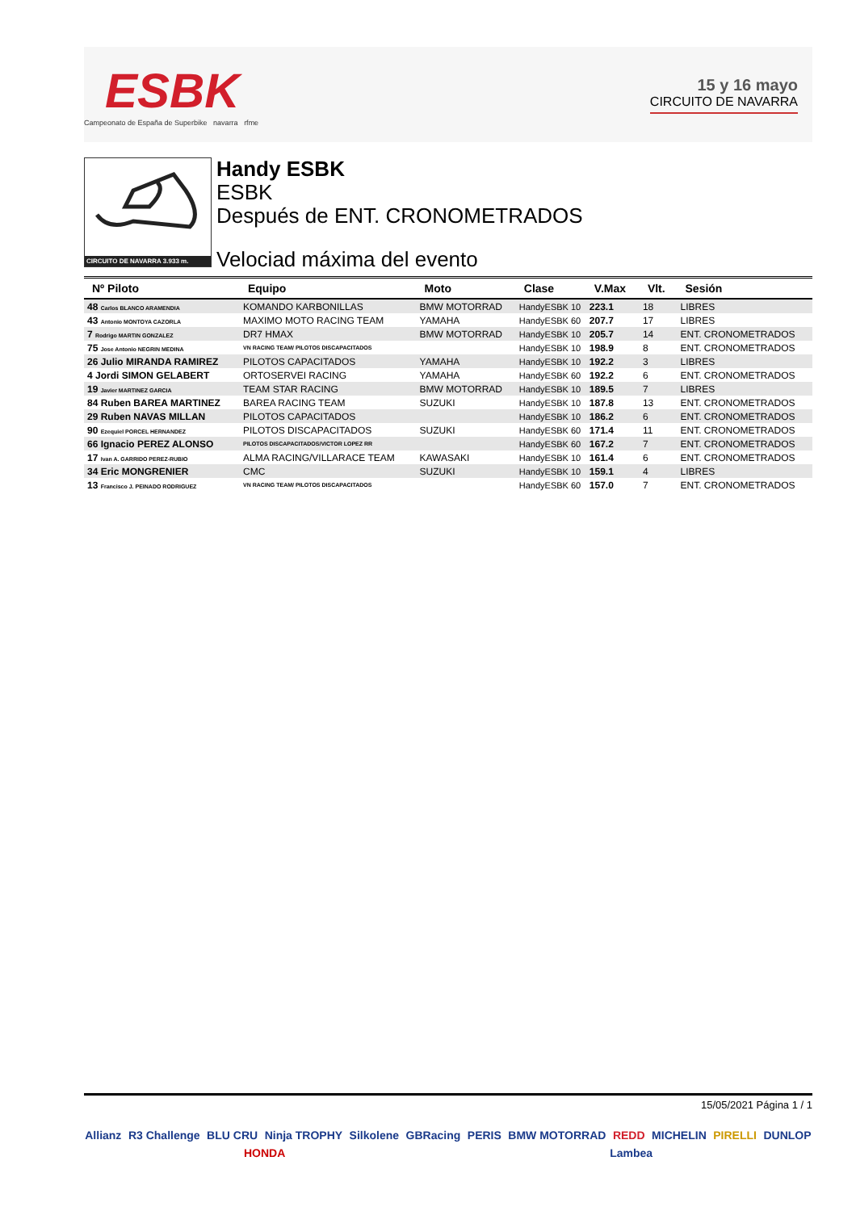ESBK
Campeonato de España de Superbike navarra rfme
15 y 16 mayo
CIRCUITO DE NAVARRA
CIRCUITO DE NAVARRA 3.933 m.
Handy ESBK
ESBK
Después de ENT. CRONOMETRADOS
Velociad máxima del evento
| Nº Piloto | Equipo | Moto | Clase | V.Max | Vlt. | Sesión |
| --- | --- | --- | --- | --- | --- | --- |
| 48 Carlos BLANCO ARAMENDIA | KOMANDO KARBONILLAS | BMW MOTORRAD | HandyESBK 10 | 223.1 | 18 | LIBRES |
| 43 Antonio MONTOYA CAZORLA | MAXIMO MOTO RACING TEAM | YAMAHA | HandyESBK 60 | 207.7 | 17 | LIBRES |
| 7 Rodrigo MARTIN GONZALEZ | DR7 HMAX | BMW MOTORRAD | HandyESBK 10 | 205.7 | 14 | ENT. CRONOMETRADOS |
| 75 Jose Antonio NEGRIN MEDINA | VN RACING TEAM/ PILOTOS DISCAPACITADOS | | HandyESBK 10 | 198.9 | 8 | ENT. CRONOMETRADOS |
| 26 Julio MIRANDA RAMIREZ | PILOTOS CAPACITADOS | YAMAHA | HandyESBK 10 | 192.2 | 3 | LIBRES |
| 4 Jordi SIMON GELABERT | ORTOSERVEI RACING | YAMAHA | HandyESBK 60 | 192.2 | 6 | ENT. CRONOMETRADOS |
| 19 Javier MARTINEZ GARCIA | TEAM STAR RACING | BMW MOTORRAD | HandyESBK 10 | 189.5 | 7 | LIBRES |
| 84 Ruben BAREA MARTINEZ | BAREA RACING TEAM | SUZUKI | HandyESBK 10 | 187.8 | 13 | ENT. CRONOMETRADOS |
| 29 Ruben NAVAS MILLAN | PILOTOS CAPACITADOS | | HandyESBK 10 | 186.2 | 6 | ENT. CRONOMETRADOS |
| 90 Ezequiel PORCEL HERNANDEZ | PILOTOS DISCAPACITADOS | SUZUKI | HandyESBK 60 | 171.4 | 11 | ENT. CRONOMETRADOS |
| 66 Ignacio PEREZ ALONSO | PILOTOS DISCAPACITADOS/VICTOR LOPEZ RR | | HandyESBK 60 | 167.2 | 7 | ENT. CRONOMETRADOS |
| 17 Ivan A. GARRIDO PEREZ-RUBIO | ALMA RACING/VILLARACE TEAM | KAWASAKI | HandyESBK 10 | 161.4 | 6 | ENT. CRONOMETRADOS |
| 34 Eric MONGRENIER | CMC | SUZUKI | HandyESBK 10 | 159.1 | 4 | LIBRES |
| 13 Francisco J. PEINADO RODRIGUEZ | VN RACING TEAM/ PILOTOS DISCAPACITADOS | | HandyESBK 60 | 157.0 | 7 | ENT. CRONOMETRADOS |
15/05/2021 Página 1 / 1
Allianz R3 Challenge BLU CRU Ninja TROPHY Silkolene GBRacing PERIS BMW MOTORRAD REDD MICHELIN PIRELLI DUNLOP HONDA Lambea